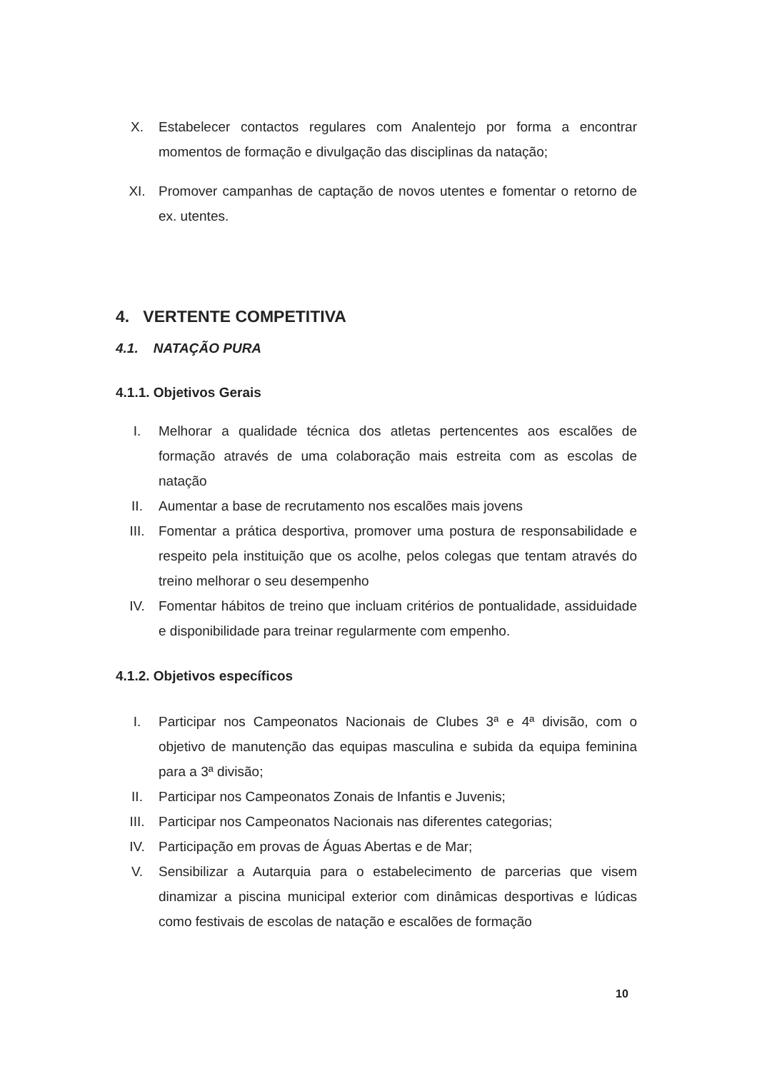X. Estabelecer contactos regulares com Analentejo por forma a encontrar momentos de formação e divulgação das disciplinas da natação;
XI. Promover campanhas de captação de novos utentes e fomentar o retorno de ex. utentes.
4. VERTENTE COMPETITIVA
4.1. NATAÇÃO PURA
4.1.1. Objetivos Gerais
I. Melhorar a qualidade técnica dos atletas pertencentes aos escalões de formação através de uma colaboração mais estreita com as escolas de natação
II. Aumentar a base de recrutamento nos escalões mais jovens
III. Fomentar a prática desportiva, promover uma postura de responsabilidade e respeito pela instituição que os acolhe, pelos colegas que tentam através do treino melhorar o seu desempenho
IV. Fomentar hábitos de treino que incluam critérios de pontualidade, assiduidade e disponibilidade para treinar regularmente com empenho.
4.1.2. Objetivos específicos
I. Participar nos Campeonatos Nacionais de Clubes 3ª e 4ª divisão, com o objetivo de manutenção das equipas masculina e subida da equipa feminina para a 3ª divisão;
II. Participar nos Campeonatos Zonais de Infantis e Juvenis;
III. Participar nos Campeonatos Nacionais nas diferentes categorias;
IV. Participação em provas de Águas Abertas e de Mar;
V. Sensibilizar a Autarquia para o estabelecimento de parcerias que visem dinamizar a piscina municipal exterior com dinâmicas desportivas e lúdicas como festivais de escolas de natação e escalões de formação
10